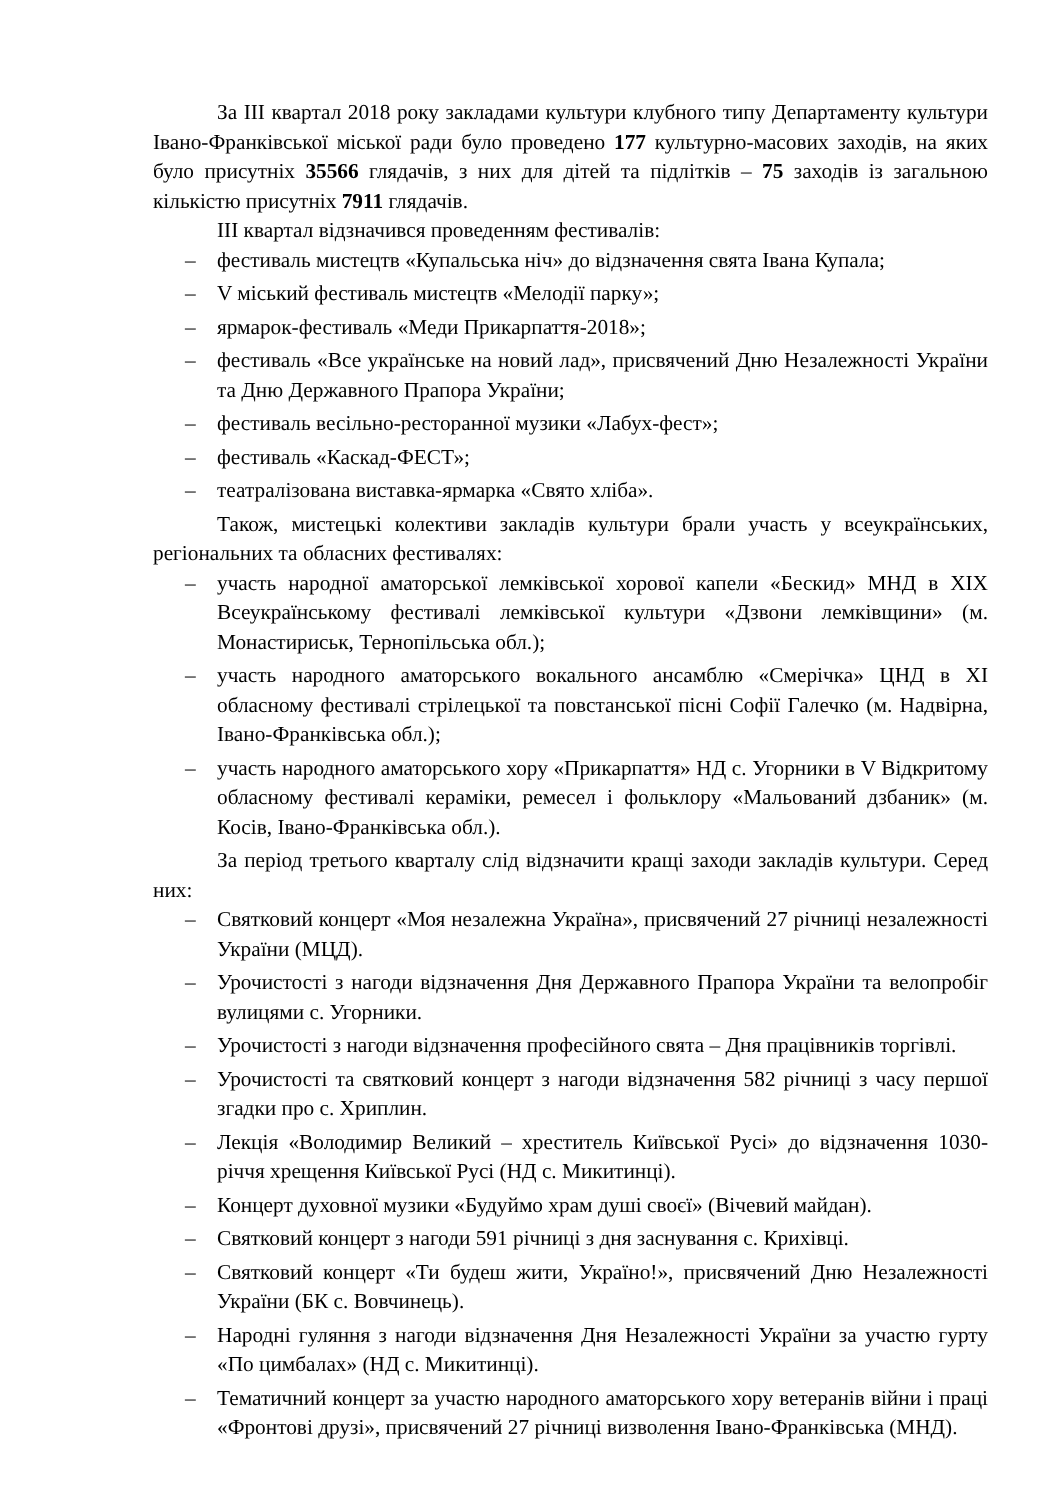За III квартал 2018 року закладами культури клубного типу Департаменту культури Івано-Франківської міської ради було проведено 177 культурно-масових заходів, на яких було присутніх 35566 глядачів, з них для дітей та підлітків – 75 заходів із загальною кількістю присутніх 7911 глядачів.
III квартал відзначився проведенням фестивалів:
– фестиваль мистецтв «Купальська ніч» до відзначення свята Івана Купала;
– V міський фестиваль мистецтв «Мелодії парку»;
– ярмарок-фестиваль «Меди Прикарпаття-2018»;
– фестиваль «Все українське на новий лад», присвячений Дню Незалежності України та Дню Державного Прапора України;
– фестиваль весільно-ресторанної музики «Лабух-фест»;
– фестиваль «Каскад-ФЕСТ»;
– театралізована виставка-ярмарка «Свято хліба».
Також, мистецькі колективи закладів культури брали участь у всеукраїнських, регіональних та обласних фестивалях:
– участь народної аматорської лемківської хорової капели «Бескид» МНД в XIX Всеукраїнському фестивалі лемківської культури «Дзвони лемківщини» (м. Монастириськ, Тернопільська обл.);
– участь народного аматорського вокального ансамблю «Смерічка» ЦНД в XI обласному фестивалі стрілецької та повстанської пісні Софії Галечко (м. Надвірна, Івано-Франківська обл.);
– участь народного аматорського хору «Прикарпаття» НД с. Угорники в V Відкритому обласному фестивалі кераміки, ремесел і фольклору «Мальований дзбаник» (м. Косів, Івано-Франківська обл.).
За період третього кварталу слід відзначити кращі заходи закладів культури. Серед них:
– Святковий концерт «Моя незалежна Україна», присвячений 27 річниці незалежності України (МЦД).
– Урочистості з нагоди відзначення Дня Державного Прапора України та велопробіг вулицями с. Угорники.
– Урочистості з нагоди відзначення професійного свята – Дня працівників торгівлі.
– Урочистості та святковий концерт з нагоди відзначення 582 річниці з часу першої згадки про с. Хриплин.
– Лекція «Володимир Великий – хреститель Київської Русі» до відзначення 1030-річчя хрещення Київської Русі (НД с. Микитинці).
– Концерт духовної музики «Будуймо храм душі своєї» (Вічевий майдан).
– Святковий концерт з нагоди 591 річниці з дня заснування с. Крихівці.
– Святковий концерт «Ти будеш жити, Україно!», присвячений Дню Незалежності України (БК с. Вовчинець).
– Народні гуляння з нагоди відзначення Дня Незалежності України за участю гурту «По цимбалах» (НД с. Микитинці).
– Тематичний концерт за участю народного аматорського хору ветеранів війни і праці «Фронтові друзі», присвячений 27 річниці визволення Івано-Франківська (МНД).